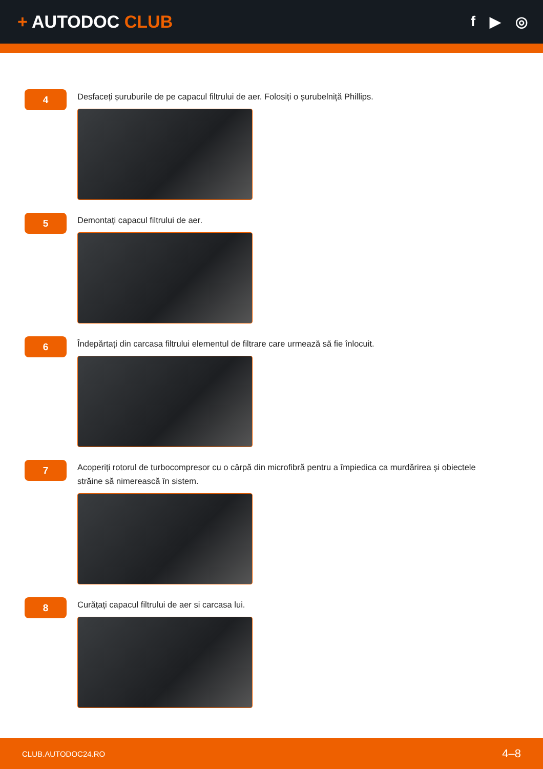+ AUTODOC CLUB
f ▶ ◎
4
Desfaceți șuruburile de pe capacul filtrului de aer. Folosiți o șurubelniță Phillips.
5
Demontați capacul filtrului de aer.
6
Îndepărtați din carcasa filtrului elementul de filtrare care urmează să fie înlocuit.
7
Acoperiți rotorul de turbocompresor cu o cârpă din microfibră pentru a împiedica ca murdărirea și obiectele străine să nimerească în sistem.
8
Curățați capacul filtrului de aer si carcasa lui.
CLUB.AUTODOC24.RO 4–8